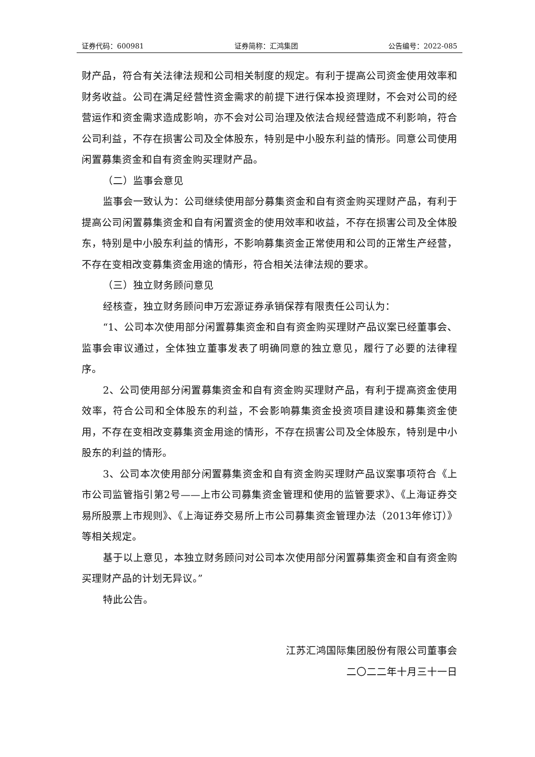证券代码：600981 证券简称：汇鸿集团 公告编号：2022-085
财产品，符合有关法律法规和公司相关制度的规定。有利于提高公司资金使用效率和财务收益。公司在满足经营性资金需求的前提下进行保本投资理财，不会对公司的经营运作和资金需求造成影响，亦不会对公司治理及依法合规经营造成不利影响，符合公司利益，不存在损害公司及全体股东，特别是中小股东利益的情形。同意公司使用闲置募集资金和自有资金购买理财产品。
（二）监事会意见
监事会一致认为：公司继续使用部分募集资金和自有资金购买理财产品，有利于提高公司闲置募集资金和自有闲置资金的使用效率和收益，不存在损害公司及全体股东，特别是中小股东利益的情形，不影响募集资金正常使用和公司的正常生产经营，不存在变相改变募集资金用途的情形，符合相关法律法规的要求。
（三）独立财务顾问意见
经核查，独立财务顾问申万宏源证券承销保荐有限责任公司认为：
“1、公司本次使用部分闲置募集资金和自有资金购买理财产品议案已经董事会、监事会审议通过，全体独立董事发表了明确同意的独立意见，履行了必要的法律程序。
2、公司使用部分闲置募集资金和自有资金购买理财产品，有利于提高资金使用效率，符合公司和全体股东的利益，不会影响募集资金投资项目建设和募集资金使用，不存在变相改变募集资金用途的情形，不存在损害公司及全体股东，特别是中小股东的利益的情形。
3、公司本次使用部分闲置募集资金和自有资金购买理财产品议案事项符合《上市公司监管指引第2号——上市公司募集资金管理和使用的监管要求》、《上海证券交易所股票上市规则》、《上海证券交易所上市公司募集资金管理办法（2013年修订）》等相关规定。
基于以上意见，本独立财务顾问对公司本次使用部分闲置募集资金和自有资金购买理财产品的计划无异议。”
特此公告。
江苏汇鸿国际集团股份有限公司董事会
二〇二二年十月三十一日